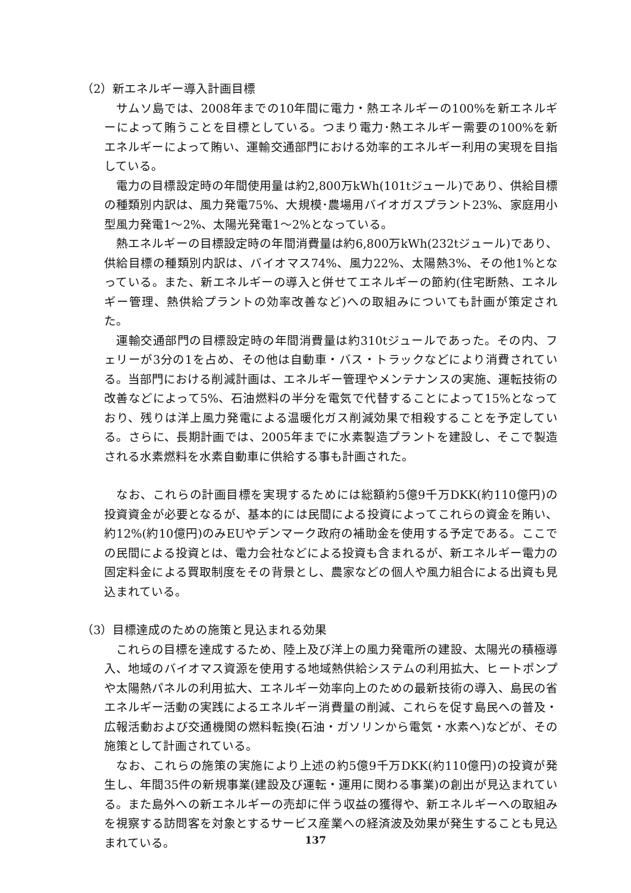（2）新エネルギー導入計画目標
サムソ島では、2008年までの10年間に電力・熱エネルギーの100%を新エネルギーによって賄うことを目標としている。つまり電力･熱エネルギー需要の100%を新エネルギーによって賄い、運輸交通部門における効率的エネルギー利用の実現を目指している。
電力の目標設定時の年間使用量は約2,800万kWh(101tジュール)であり、供給目標の種類別内訳は、風力発電75%、大規模･農場用バイオガスプラント23%、家庭用小型風力発電1～2%、太陽光発電1～2%となっている。
熱エネルギーの目標設定時の年間消費量は約6,800万kWh(232tジュール)であり、供給目標の種類別内訳は、バイオマス74%、風力22%、太陽熱3%、その他1%となっている。また、新エネルギーの導入と併せてエネルギーの節約(住宅断熱、エネルギー管理、熱供給プラントの効率改善など)への取組みについても計画が策定された。
運輸交通部門の目標設定時の年間消費量は約310tジュールであった。その内、フェリーが3分の1を占め、その他は自動車・バス・トラックなどにより消費されている。当部門における削減計画は、エネルギー管理やメンテナンスの実施、運転技術の改善などによって5%、石油燃料の半分を電気で代替することによって15%となっており、残りは洋上風力発電による温暖化ガス削減効果で相殺することを予定している。さらに、長期計画では、2005年までに水素製造プラントを建設し、そこで製造される水素燃料を水素自動車に供給する事も計画された。
なお、これらの計画目標を実現するためには総額約5億9千万DKK(約110億円)の投資資金が必要となるが、基本的には民間による投資によってこれらの資金を賄い、約12%(約10億円)のみEUやデンマーク政府の補助金を使用する予定である。ここでの民間による投資とは、電力会社などによる投資も含まれるが、新エネルギー電力の固定料金による買取制度をその背景とし、農家などの個人や風力組合による出資も見込まれている。
（3）目標達成のための施策と見込まれる効果
これらの目標を達成するため、陸上及び洋上の風力発電所の建設、太陽光の積極導入、地域のバイオマス資源を使用する地域熱供給システムの利用拡大、ヒートポンプや太陽熱パネルの利用拡大、エネルギー効率向上のための最新技術の導入、島民の省エネルギー活動の実践によるエネルギー消費量の削減、これらを促す島民への普及・広報活動および交通機関の燃料転換(石油・ガソリンから電気・水素へ)などが、その施策として計画されている。
なお、これらの施策の実施により上述の約5億9千万DKK(約110億円)の投資が発生し、年間35件の新規事業(建設及び運転・運用に関わる事業)の創出が見込まれている。また島外への新エネルギーの売却に伴う収益の獲得や、新エネルギーへの取組みを視察する訪問客を対象とするサービス産業への経済波及効果が発生することも見込まれている。
137